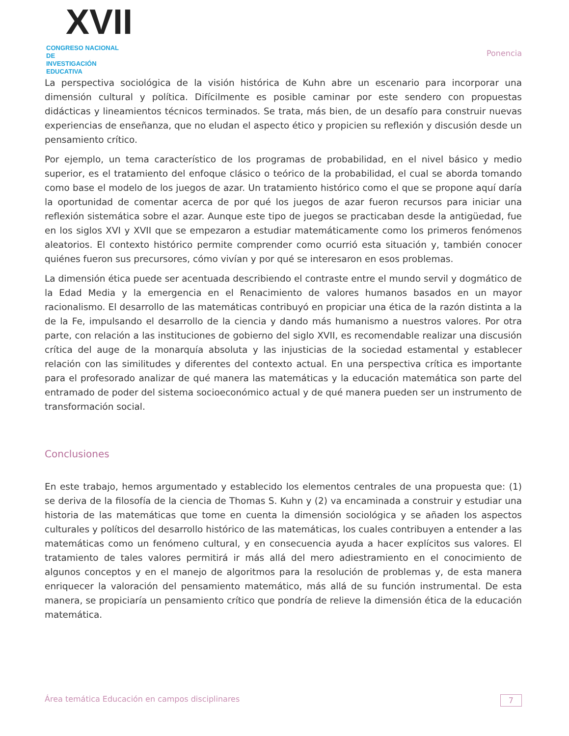XVII
CONGRESO NACIONAL DE
INVESTIGACIÓN EDUCATIVA
Ponencia
La perspectiva sociológica de la visión histórica de Kuhn abre un escenario para incorporar una dimensión cultural y política. Difícilmente es posible caminar por este sendero con propuestas didácticas y lineamientos técnicos terminados. Se trata, más bien, de un desafío para construir nuevas experiencias de enseñanza, que no eludan el aspecto ético y propicien su reflexión y discusión desde un pensamiento crítico.
Por ejemplo, un tema característico de los programas de probabilidad, en el nivel básico y medio superior, es el tratamiento del enfoque clásico o teórico de la probabilidad, el cual se aborda tomando como base el modelo de los juegos de azar. Un tratamiento histórico como el que se propone aquí daría la oportunidad de comentar acerca de por qué los juegos de azar fueron recursos para iniciar una reflexión sistemática sobre el azar. Aunque este tipo de juegos se practicaban desde la antigüedad, fue en los siglos XVI y XVII que se empezaron a estudiar matemáticamente como los primeros fenómenos aleatorios. El contexto histórico permite comprender como ocurrió esta situación y, también conocer quiénes fueron sus precursores, cómo vivían y por qué se interesaron en esos problemas.
La dimensión ética puede ser acentuada describiendo el contraste entre el mundo servil y dogmático de la Edad Media y la emergencia en el Renacimiento de valores humanos basados en un mayor racionalismo. El desarrollo de las matemáticas contribuyó en propiciar una ética de la razón distinta a la de la Fe, impulsando el desarrollo de la ciencia y dando más humanismo a nuestros valores. Por otra parte, con relación a las instituciones de gobierno del siglo XVII, es recomendable realizar una discusión crítica del auge de la monarquía absoluta y las injusticias de la sociedad estamental y establecer relación con las similitudes y diferentes del contexto actual. En una perspectiva crítica es importante para el profesorado analizar de qué manera las matemáticas y la educación matemática son parte del entramado de poder del sistema socioeconómico actual y de qué manera pueden ser un instrumento de transformación social.
Conclusiones
En este trabajo, hemos argumentado y establecido los elementos centrales de una propuesta que: (1) se deriva de la filosofía de la ciencia de Thomas S. Kuhn y (2) va encaminada a construir y estudiar una historia de las matemáticas que tome en cuenta la dimensión sociológica y se añaden los aspectos culturales y políticos del desarrollo histórico de las matemáticas, los cuales contribuyen a entender a las matemáticas como un fenómeno cultural, y en consecuencia ayuda a hacer explícitos sus valores. El tratamiento de tales valores permitirá ir más allá del mero adiestramiento en el conocimiento de algunos conceptos y en el manejo de algoritmos para la resolución de problemas y, de esta manera enriquecer la valoración del pensamiento matemático, más allá de su función instrumental. De esta manera, se propiciaría un pensamiento crítico que pondría de relieve la dimensión ética de la educación matemática.
Área temática Educación en campos disciplinares 7